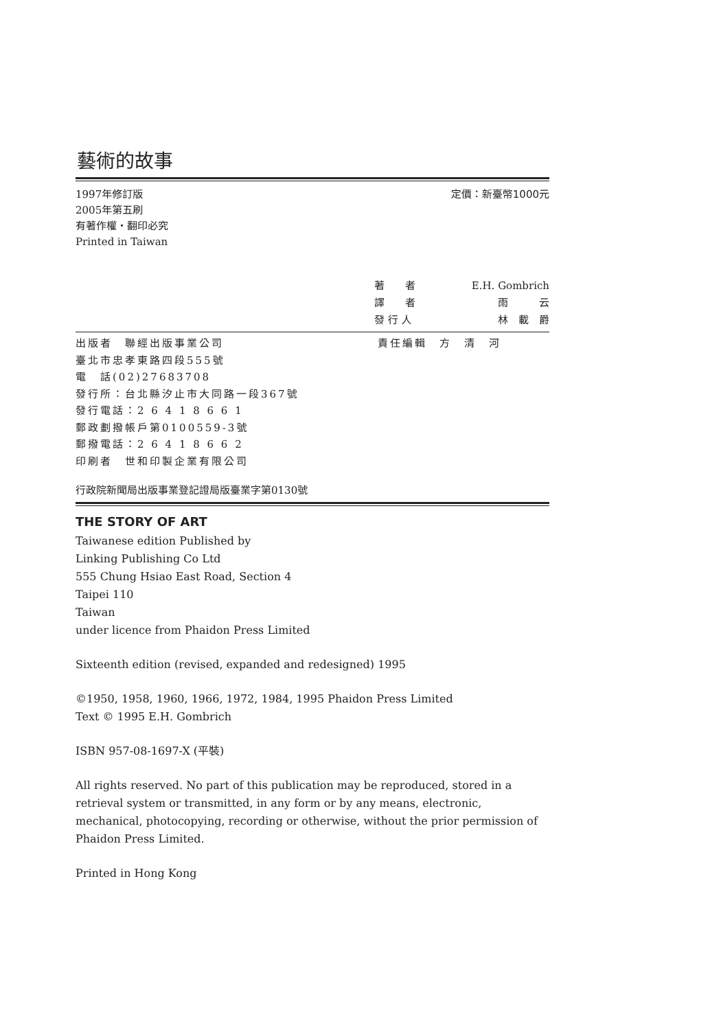藝術的故事
1997年修訂版
2005年第五刷
有著作權・翻印必究
Printed in Taiwan
定價：新臺幣1000元
著　　者 E.H. Gombrich
譯　　者 雨　　　云
發 行 人 林　載　爵
出版者　聯經出版事業公司
臺北市忠孝東路四段555號
電　話(02)27683708
發行所：台北縣汐止市大同路一段367號
發行電話：2 6 4 1 8 6 6 1
郵政劃撥帳戶第0100559-3號
郵撥電話：2 6 4 1 8 6 6 2
印刷者　世和印製企業有限公司
責任編輯　方　清　河
行政院新聞局出版事業登記證局版臺業字第0130號
THE STORY OF ART
Taiwanese edition Published by
Linking Publishing Co Ltd
555 Chung Hsiao East Road, Section 4
Taipei 110
Taiwan
under licence from Phaidon Press Limited
Sixteenth edition (revised, expanded and redesigned) 1995
©1950, 1958, 1960, 1966, 1972, 1984, 1995 Phaidon Press Limited
Text © 1995 E.H. Gombrich
ISBN 957-08-1697-X (平裝)
All rights reserved. No part of this publication may be reproduced, stored in a retrieval system or transmitted, in any form or by any means, electronic, mechanical, photocopying, recording or otherwise, without the prior permission of Phaidon Press Limited.
Printed in Hong Kong